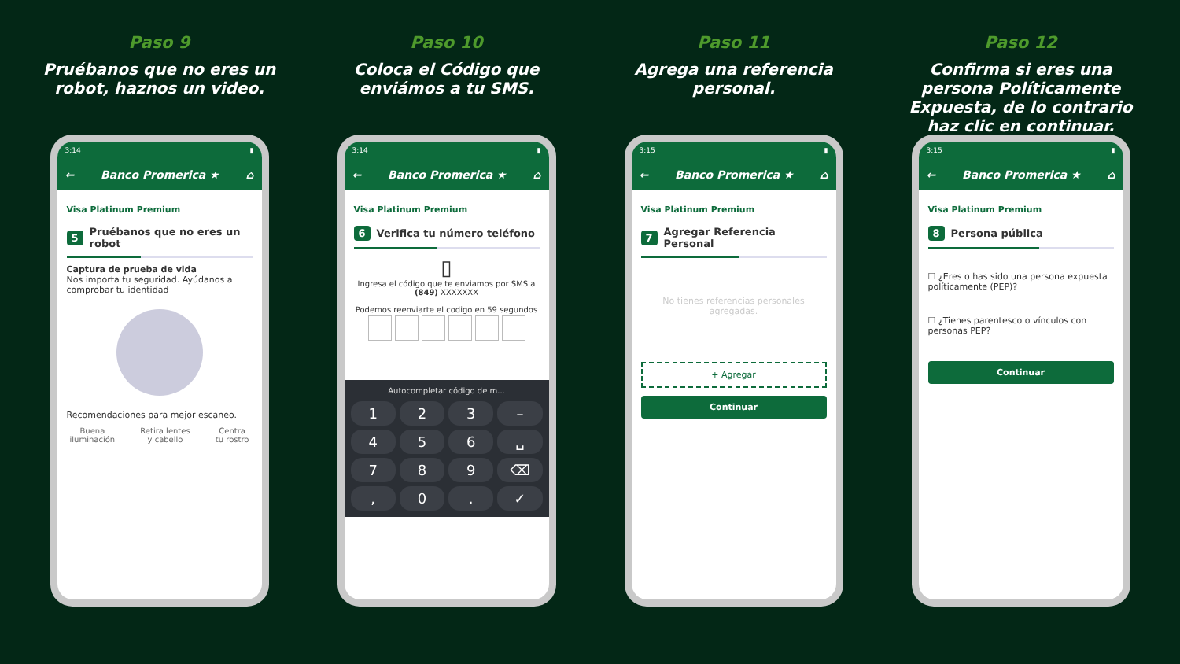Paso 9
Pruébanos que no eres un robot, haznos un video.
3:14 ▮
← Banco Promerica ★ ⌂
Visa Platinum Premium
5 Pruébanos que no eres un robot
Captura de prueba de vida
Nos importa tu seguridad. Ayúdanos a comprobar tu identidad
Recomendaciones para mejor escaneo.
Buena
iluminación Retira lentes
y cabello Centra
tu rostro
Paso 10
Coloca el Código que enviámos a tu SMS.
3:14 ▮
← Banco Promerica ★ ⌂
Visa Platinum Premium
6 Verifica tu número teléfono
▯
Ingresa el código que te enviamos por SMS a (849) XXXXXXX
Podemos reenviarte el codigo en 59 segundos
Autocompletar código de m...
123 – 456 ␣ 789 ⌫, 0. ✓
Paso 11
Agrega una referencia personal.
3:15 ▮
← Banco Promerica ★ ⌂
Visa Platinum Premium
7 Agregar Referencia Personal
No tienes referencias personales agregadas.
+ Agregar
Continuar
Paso 12
Confirma si eres una persona Políticamente Expuesta, de lo contrario haz clic en continuar.
3:15 ▮
← Banco Promerica ★ ⌂
Visa Platinum Premium
8 Persona pública
☐ ¿Eres o has sido una persona expuesta políticamente (PEP)?
☐ ¿Tienes parentesco o vínculos con personas PEP?
Continuar